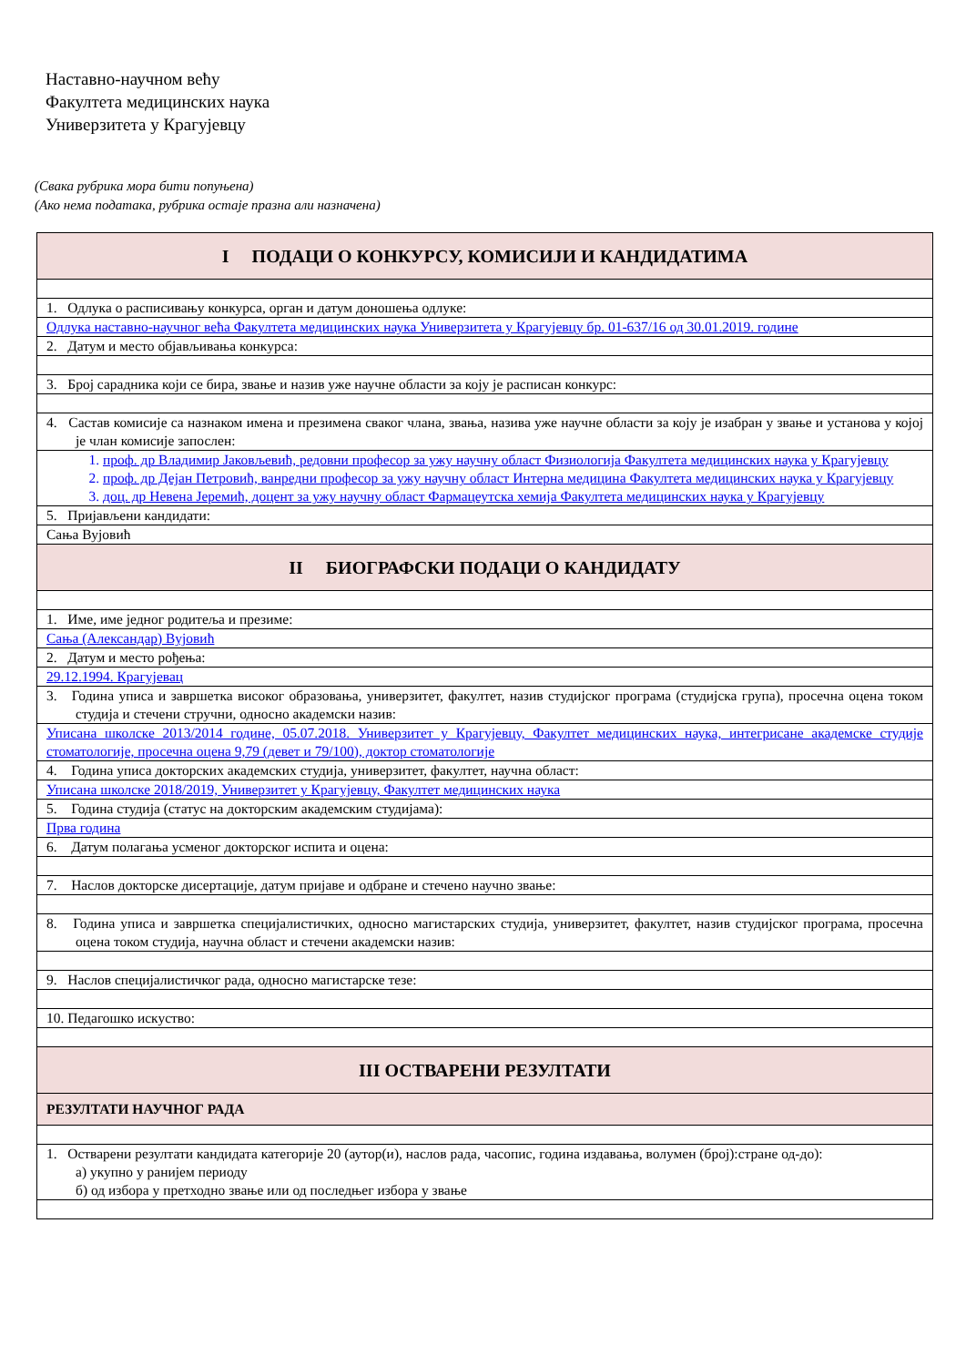Наставно-научном већу
Факултета медицинских наука
Универзитета у Крагујевцу
(Свака рубрика мора бити попуњена)
(Ако нема података, рубрика остаје празна али назначена)
| I ПОДАЦИ О КОНКУРСУ, КОМИСИЈИ И КАНДИДАТИМА |
| 1. Одлука о расписивању конкурса, орган и датум доношења одлуке: |
| Одлука наставно-научног већа Факултета медицинских наука Универзитета у Крагујевцу бр. 01-637/16 од 30.01.2019. године |
| 2. Датум и место објављивања конкурса: |
| 3. Број сарадника који се бира, звање и назив уже научне области за коју је расписан конкурс: |
| 4. Састав комисије са назнаком имена и презимена сваког члана, звања, назива уже научне области за коју је изабран у звање и установа у којој је члан комисије запослен: |
| 1. проф. др Владимир Јаковљевић, редовни професор за ужу научну област Физиологија Факултета медицинских наука у Крагујевцу 2. проф. др Дејан Петровић, ванредни професор за ужу научну област Интерна медицина Факултета медицинских наука у Крагујевцу 3. доц. др Невена Јеремић, доцент за ужу научну област Фармацеутска хемија Факултета медицинских наука у Крагујевцу |
| 5. Пријављени кандидати: |
| Сања Вујовић |
| II БИОГРАФСКИ ПОДАЦИ О КАНДИДАТУ |
| 1. Име, име једног родитеља и презиме: |
| Сања (Александар) Вујовић |
| 2. Датум и место рођења: |
| 29.12.1994. Крагујевац |
| 3. Година уписа и завршетка високог образовања, универзитет, факултет, назив студијског програма (студијска група), просечна оцена током студија и стечени стручни, односно академски назив: |
| Уписана школске 2013/2014 године, 05.07.2018. Универзитет у Крагујевцу, Факултет медицинских наука, интегрисане академске студије стоматологије, просечна оцена 9,79 (девет и 79/100), доктор стоматологије |
| 4. Година уписа докторских академских студија, универзитет, факултет, научна област: |
| Уписана школске 2018/2019, Универзитет у Крагујевцу, Факултет медицинских наука |
| 5. Година студија (статус на докторским академским студијама): |
| Прва година |
| 6. Датум полагања усменог докторског испита и оцена: |
| 7. Наслов докторске дисертације, датум пријаве и одбране и стечено научно звање: |
| 8. Година уписа и завршетка специјалистичких, односно магистарских студија, универзитет, факултет, назив студијског програма, просечна оцена током студија, научна област и стечени академски назив: |
| 9. Наслов специјалистичког рада, односно магистарске тезе: |
| 10. Педагошко искуство: |
| III ОСТВАРЕНИ РЕЗУЛТАТИ |
| РЕЗУЛТАТИ НАУЧНОГ РАДА |
| 1. Остварени резултати кандидата категорије 20 (аутор(и), наслов рада, часопис, година издавања, волумен (број):стране од-до): а) укупно у ранијем периоду б) од избора у претходно звање или од последњег избора у звање |